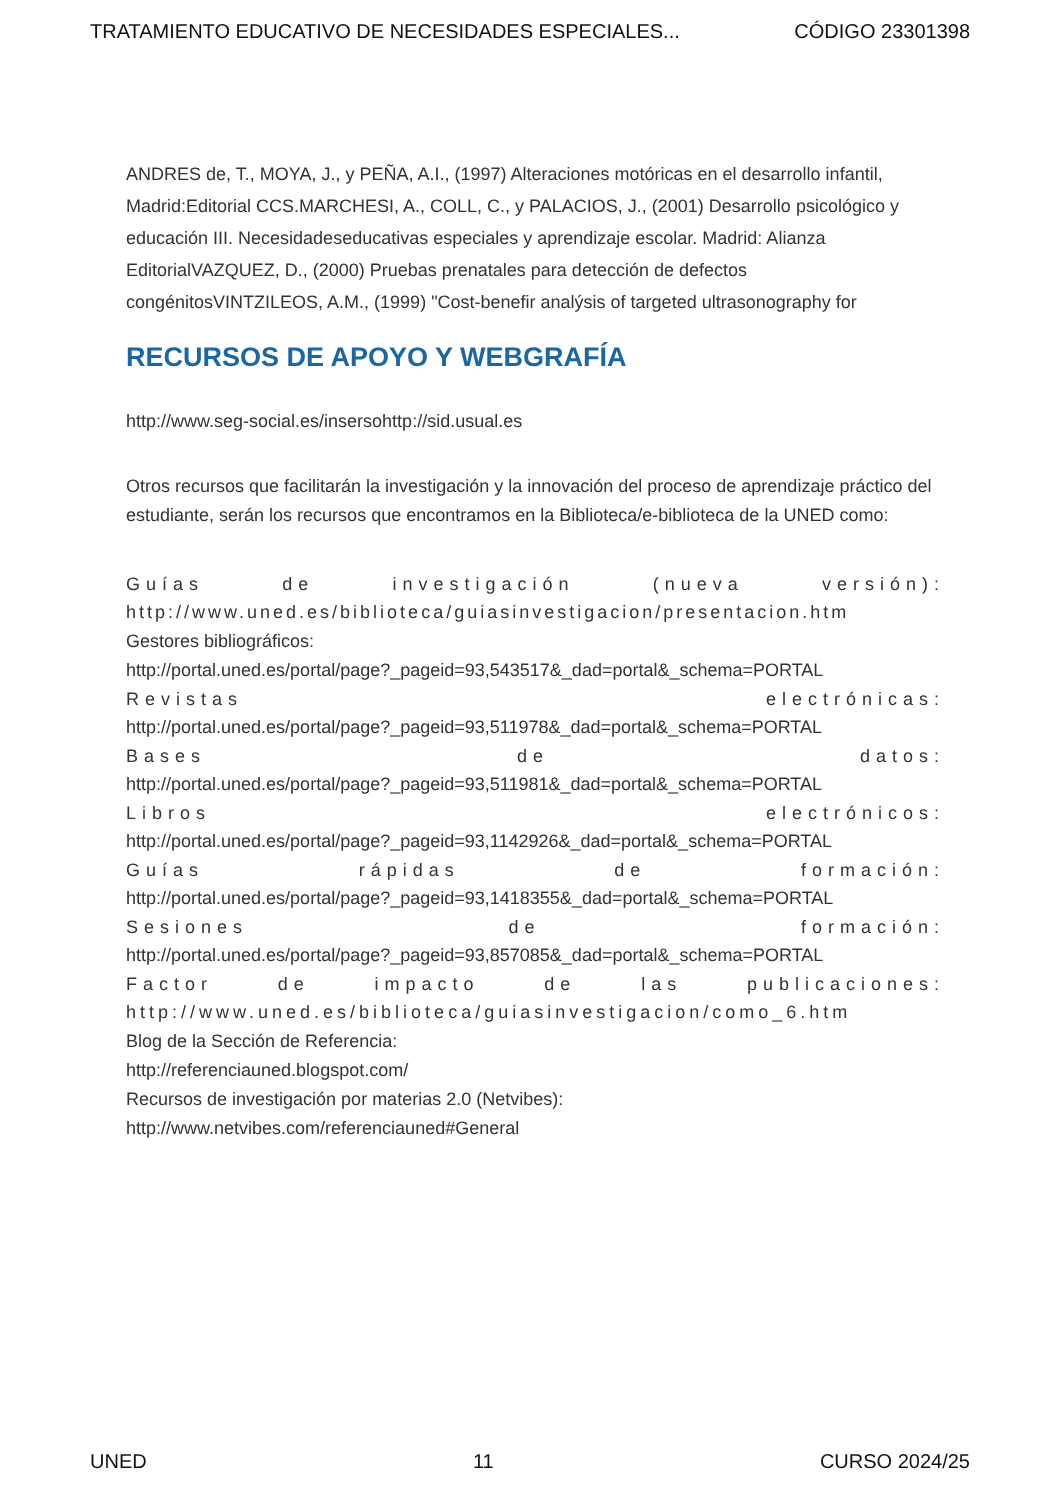TRATAMIENTO EDUCATIVO DE NECESIDADES ESPECIALES... CÓDIGO 23301398
ANDRES de, T., MOYA, J., y PEÑA, A.I., (1997) Alteraciones motóricas en el desarrollo infantil, Madrid:Editorial CCS.MARCHESI, A., COLL, C., y PALACIOS, J., (2001) Desarrollo psicológico y educación III. Necesidadeseducativas especiales y aprendizaje escolar. Madrid: Alianza EditorialVAZQUEZ, D., (2000) Pruebas prenatales para detección de defectos congénitosVINTZILEOS, A.M., (1999) "Cost-benefir analýsis of targeted ultrasonography for
RECURSOS DE APOYO Y WEBGRAFÍA
http://www.seg-social.es/insersohttp://sid.usual.es
Otros recursos que facilitarán la investigación y la innovación del proceso de aprendizaje práctico del estudiante, serán los recursos que encontramos en la Biblioteca/e-biblioteca de la UNED como:
Guías de investigación (nueva versión):
http://www.uned.es/biblioteca/guiasinvestigacion/presentacion.htm
Gestores bibliográficos:
http://portal.uned.es/portal/page?_pageid=93,543517&_dad=portal&_schema=PORTAL
Revistas electrónicas:
http://portal.uned.es/portal/page?_pageid=93,511978&_dad=portal&_schema=PORTAL
Bases de datos:
http://portal.uned.es/portal/page?_pageid=93,511981&_dad=portal&_schema=PORTAL
Libros electrónicos:
http://portal.uned.es/portal/page?_pageid=93,1142926&_dad=portal&_schema=PORTAL
Guías rápidas de formación:
http://portal.uned.es/portal/page?_pageid=93,1418355&_dad=portal&_schema=PORTAL
Sesiones de formación:
http://portal.uned.es/portal/page?_pageid=93,857085&_dad=portal&_schema=PORTAL
Factor de impacto de las publicaciones:
http://www.uned.es/biblioteca/guiasinvestigacion/como_6.htm
Blog de la Sección de Referencia:
http://referenciauned.blogspot.com/
Recursos de investigación por materias 2.0 (Netvibes):
http://www.netvibes.com/referenciauned#General
UNED 11 CURSO 2024/25